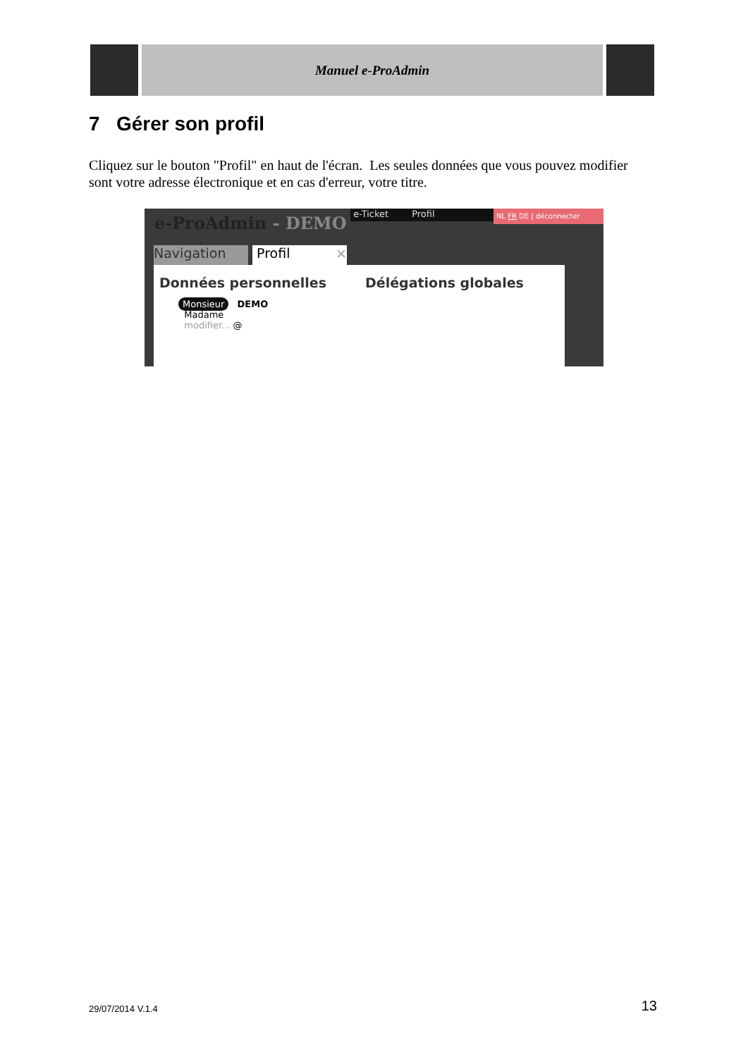Manuel e-ProAdmin
7 Gérer son profil
Cliquez sur le bouton "Profil" en haut de l'écran. Les seules données que vous pouvez modifier sont votre adresse électronique et en cas d'erreur, votre titre.
e-ProAdmin - DEMO e-Ticket Profil NL FR DE | déconnecter
Navigation Profil ×
Données personnelles Délégations globales
Monsieur DEMO
Madame
modifier... @
29/07/2014 V.1.4 13